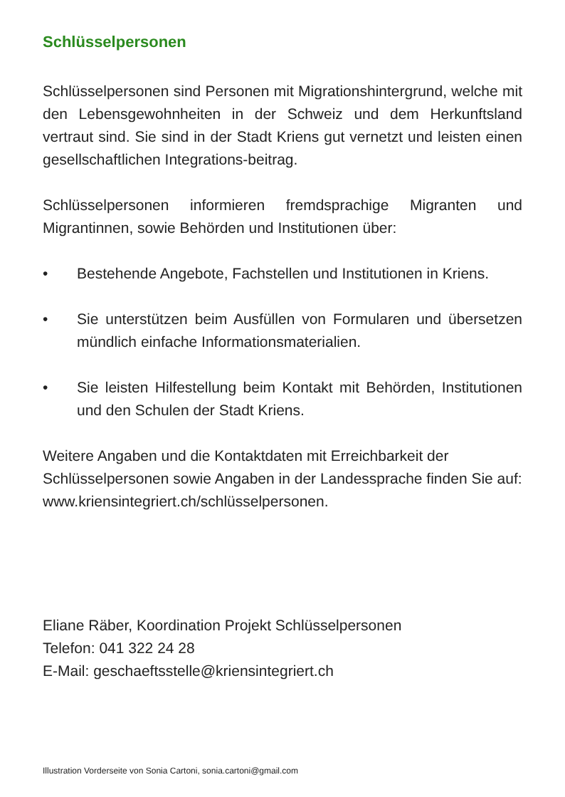Schlüsselpersonen
Schlüsselpersonen sind Personen mit Migrationshintergrund, welche mit den Lebensgewohnheiten in der Schweiz und dem Herkunftsland vertraut sind. Sie sind in der Stadt Kriens gut vernetzt und leisten einen gesellschaftlichen Integrations-beitrag.
Schlüsselpersonen informieren fremdsprachige Migranten und Migrantinnen, sowie Behörden und Institutionen über:
• Bestehende Angebote, Fachstellen und Institutionen in Kriens.
• Sie unterstützen beim Ausfüllen von Formularen und übersetzen mündlich einfache Informationsmaterialien.
• Sie leisten Hilfestellung beim Kontakt mit Behörden, Institutionen und den Schulen der Stadt Kriens.
Weitere Angaben und die Kontaktdaten mit Erreichbarkeit der Schlüsselpersonen sowie Angaben in der Landessprache finden Sie auf: www.kriensintegriert.ch/schlüsselpersonen.
Eliane Räber, Koordination Projekt Schlüsselpersonen
Telefon: 041 322 24 28
E-Mail: geschaeftsstelle@kriensintegriert.ch
Illustration Vorderseite von Sonia Cartoni, sonia.cartoni@gmail.com